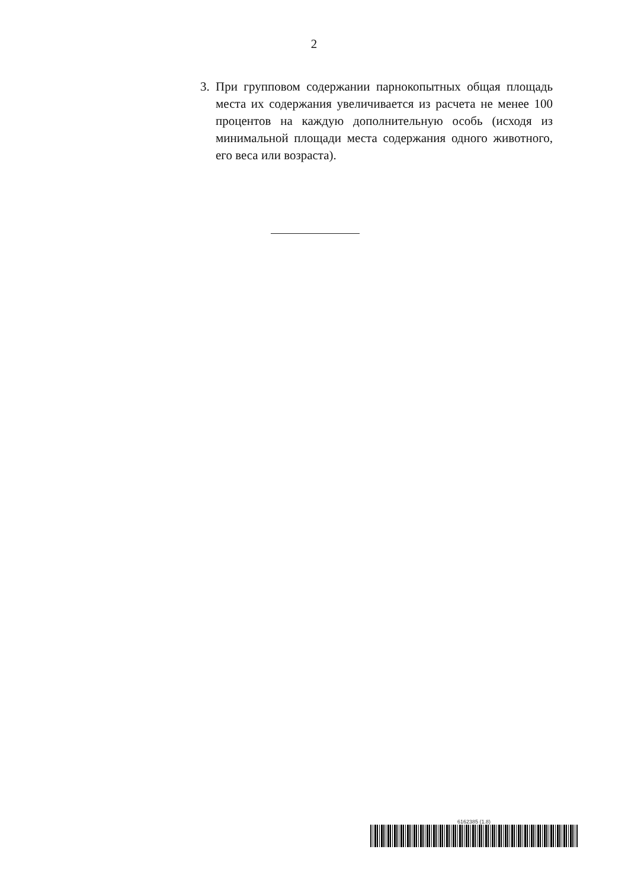2
3. При групповом содержании парнокопытных общая площадь места их содержания увеличивается из расчета не менее 100 процентов на каждую дополнительную особь (исходя из минимальной площади места содержания одного животного, его веса или возраста).
6162385 (1.8)